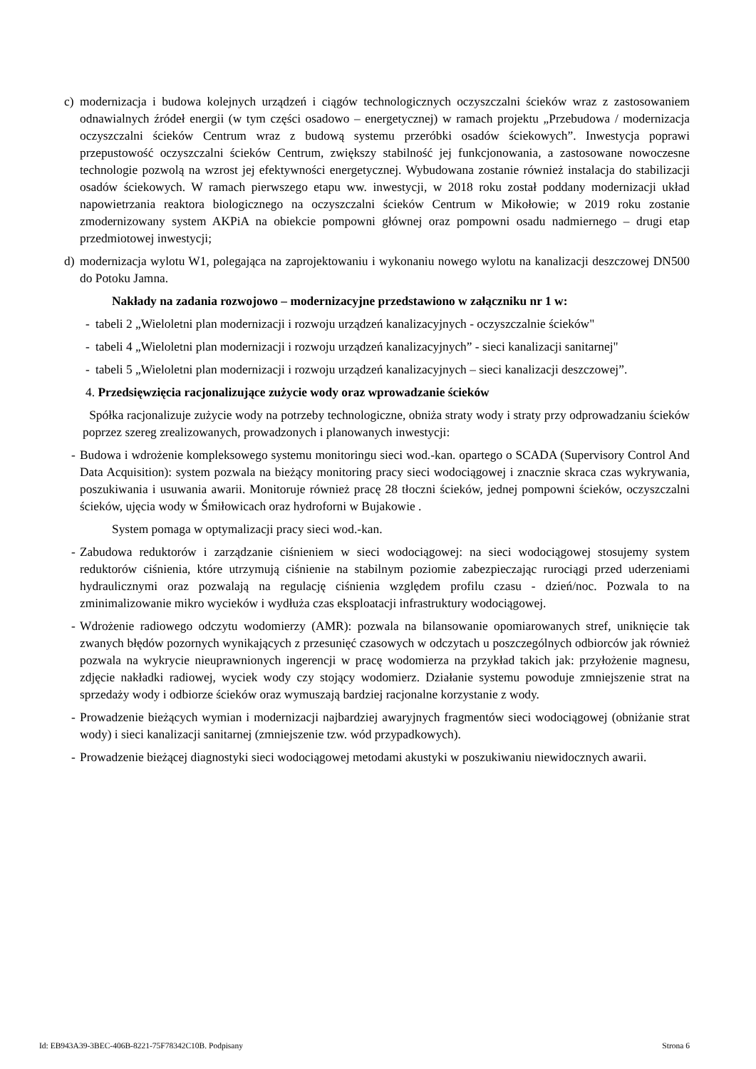c) modernizacja i budowa kolejnych urządzeń i ciągów technologicznych oczyszczalni ścieków wraz z zastosowaniem odnawialnych źródeł energii (w tym części osadowo – energetycznej) w ramach projektu „Przebudowa / modernizacja oczyszczalni ścieków Centrum wraz z budową systemu przeróbki osadów ściekowych”. Inwestycja poprawi przepustowość oczyszczalni ścieków Centrum, zwiększy stabilność jej funkcjonowania, a zastosowane nowoczesne technologie pozwolą na wzrost jej efektywności energetycznej. Wybudowana zostanie również instalacja do stabilizacji osadów ściekowych. W ramach pierwszego etapu ww. inwestycji, w 2018 roku został poddany modernizacji układ napowietrzania reaktora biologicznego na oczyszczalni ścieków Centrum w Mikołowie; w 2019 roku zostanie zmodernizowany system AKPiA na obiekcie pompowni głównej oraz pompowni osadu nadmiernego – drugi etap przedmiotowej inwestycji;
d) modernizacja wylotu W1, polegająca na zaprojektowaniu i wykonaniu nowego wylotu na kanalizacji deszczowej DN500 do Potoku Jamna.
Nakłady na zadania rozwojowo – modernizacyjne przedstawiono w załączniku nr 1 w:
- tabeli 2 „Wieloletni plan modernizacji i rozwoju urządzeń kanalizacyjnych - oczyszczalnie ścieków"
- tabeli 4 „Wieloletni plan modernizacji i rozwoju urządzeń kanalizacyjnych” - sieci kanalizacji sanitarnej"
- tabeli 5 „Wieloletni plan modernizacji i rozwoju urządzeń kanalizacyjnych – sieci kanalizacji deszczowej”.
4. Przedsięwzięcia racjonalizujące zużycie wody oraz wprowadzanie ścieków
Spółka racjonalizuje zużycie wody na potrzeby technologiczne, obniża straty wody i straty przy odprowadzaniu ścieków poprzez szereg zrealizowanych, prowadzonych i planowanych inwestycji:
- Budowa i wdrożenie kompleksowego systemu monitoringu sieci wod.-kan. opartego o SCADA (Supervisory Control And Data Acquisition): system pozwala na bieżący monitoring pracy sieci wodociągowej i znacznie skraca czas wykrywania, poszukiwania i usuwania awarii. Monitoruje również pracę 28 tłoczni ścieków, jednej pompowni ścieków, oczyszczalni ścieków, ujęcia wody w Śmiłowicach oraz hydroforni w Bujakowie .
System pomaga w optymalizacji pracy sieci wod.-kan.
- Zabudowa reduktorów i zarządzanie ciśnieniem w sieci wodociągowej: na sieci wodociągowej stosujemy system reduktorów ciśnienia, które utrzymują ciśnienie na stabilnym poziomie zabezpieczając rurociągi przed uderzeniami hydraulicznymi oraz pozwalają na regulację ciśnienia względem profilu czasu - dzień/noc. Pozwala to na zminimalizowanie mikro wycieków i wydłuża czas eksploatacji infrastruktury wodociągowej.
- Wdrożenie radiowego odczytu wodomierzy (AMR): pozwala na bilansowanie opomiarowanych stref, uniknięcie tak zwanych błędów pozornych wynikających z przesunięć czasowych w odczytach u poszczególnych odbiorców jak również pozwala na wykrycie nieuprawnionych ingerencji w pracę wodomierza na przykład takich jak: przyłożenie magnesu, zdjęcie nakładki radiowej, wyciek wody czy stojący wodomierz. Działanie systemu powoduje zmniejszenie strat na sprzedaży wody i odbiorze ścieków oraz wymuszają bardziej racjonalne korzystanie z wody.
- Prowadzenie bieżących wymian i modernizacji najbardziej awaryjnych fragmentów sieci wodociągowej (obniżanie strat wody) i sieci kanalizacji sanitarnej (zmniejszenie tzw. wód przypadkowych).
- Prowadzenie bieżącej diagnostyki sieci wodociągowej metodami akustyki w poszukiwaniu niewidocznych awarii.
Id: EB943A39-3BEC-406B-8221-75F78342C10B. Podpisany Strona 6